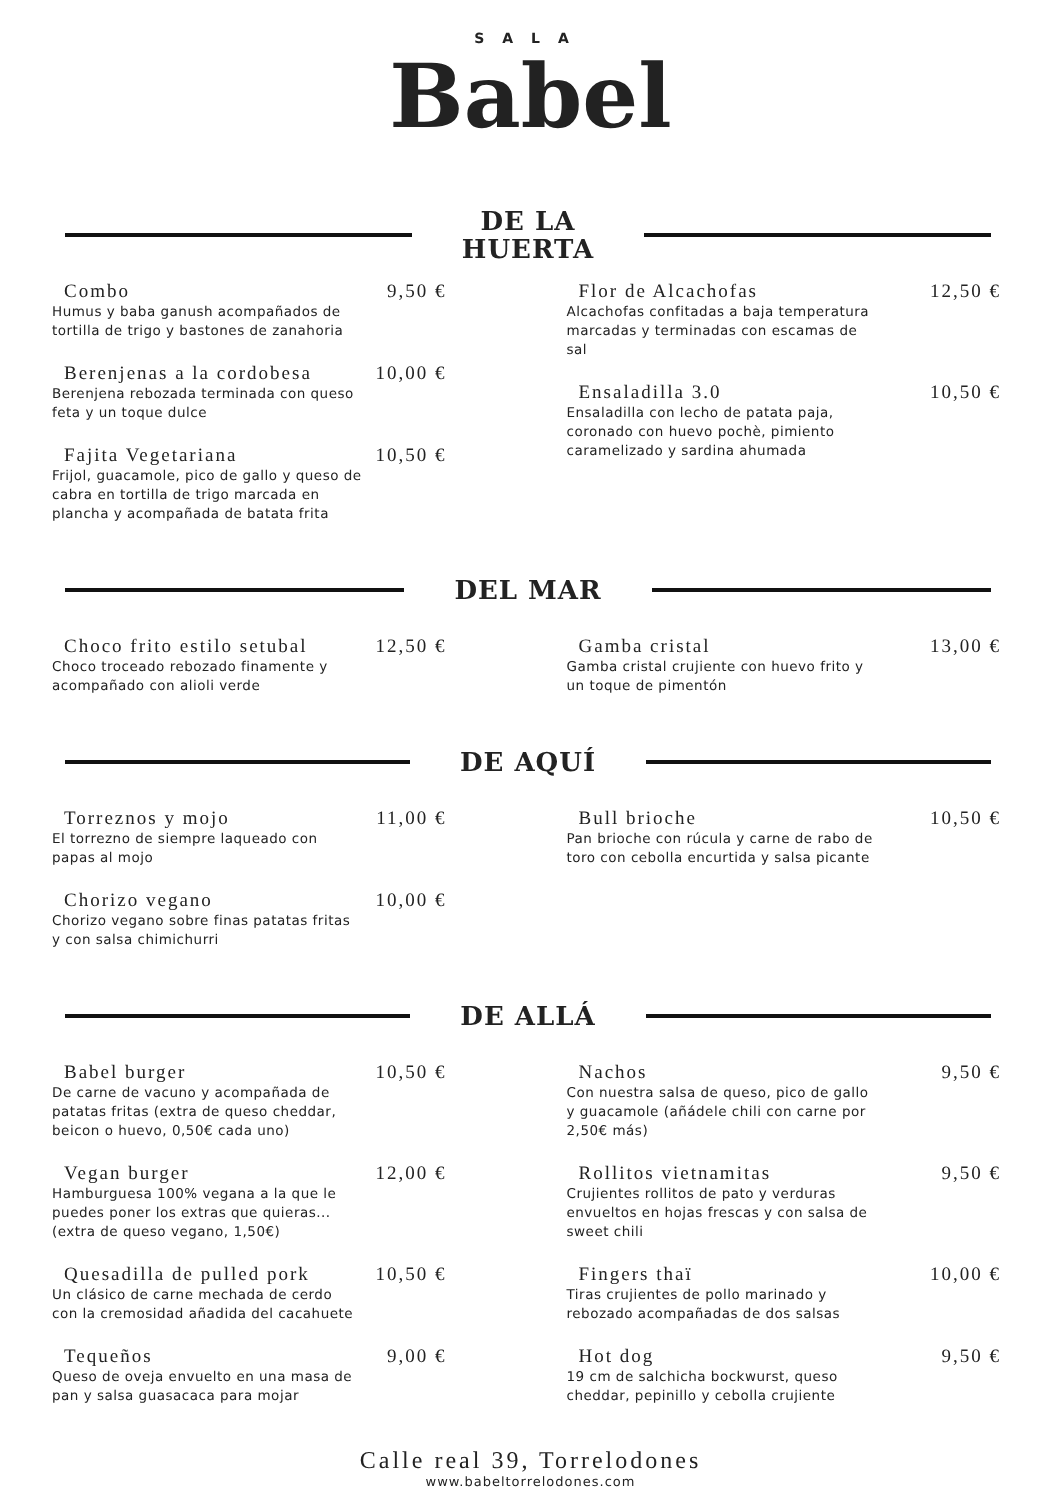SALA
Babel
DE LA
HUERTA
Combo 9,50 €
Humus y baba ganush acompañados de tortilla de trigo y bastones de zanahoria
Berenjenas a la cordobesa 10,00 €
Berenjena rebozada terminada con queso feta y un toque dulce
Fajita Vegetariana 10,50 €
Frijol, guacamole, pico de gallo y queso de cabra en tortilla de trigo marcada en plancha y acompañada de batata frita
Flor de Alcachofas 12,50 €
Alcachofas confitadas a baja temperatura marcadas y terminadas con escamas de sal
Ensaladilla 3.0 10,50 €
Ensaladilla con lecho de patata paja, coronado con huevo pochè, pimiento caramelizado y sardina ahumada
DEL MAR
Choco frito estilo setubal 12,50 €
Choco troceado rebozado finamente y acompañado con alioli verde
Gamba cristal 13,00 €
Gamba cristal crujiente con huevo frito y un toque de pimentón
DE AQUÍ
Torreznos y mojo 11,00 €
El torrezno de siempre laqueado con papas al mojo
Chorizo vegano 10,00 €
Chorizo vegano sobre finas patatas fritas y con salsa chimichurri
Bull brioche 10,50 €
Pan brioche con rúcula y carne de rabo de toro con cebolla encurtida y salsa picante
DE ALLÁ
Babel burger 10,50 €
De carne de vacuno y acompañada de patatas fritas (extra de queso cheddar, beicon o huevo, 0,50€ cada uno)
Vegan burger 12,00 €
Hamburguesa 100% vegana a la que le puedes poner los extras que quieras... (extra de queso vegano, 1,50€)
Quesadilla de pulled pork 10,50 €
Un clásico de carne mechada de cerdo con la cremosidad añadida del cacahuete
Tequeños 9,00 €
Queso de oveja envuelto en una masa de pan y salsa guasacaca para mojar
Nachos 9,50 €
Con nuestra salsa de queso, pico de gallo y guacamole (añádele chili con carne por 2,50€ más)
Rollitos vietnamitas 9,50 €
Crujientes rollitos de pato y verduras envueltos en hojas frescas y con salsa de sweet chili
Fingers thaï 10,00 €
Tiras crujientes de pollo marinado y rebozado acompañadas de dos salsas
Hot dog 9,50 €
19 cm de salchicha bockwurst, queso cheddar, pepinillo y cebolla crujiente
Calle real 39, Torrelodones
www.babeltorrelodones.com